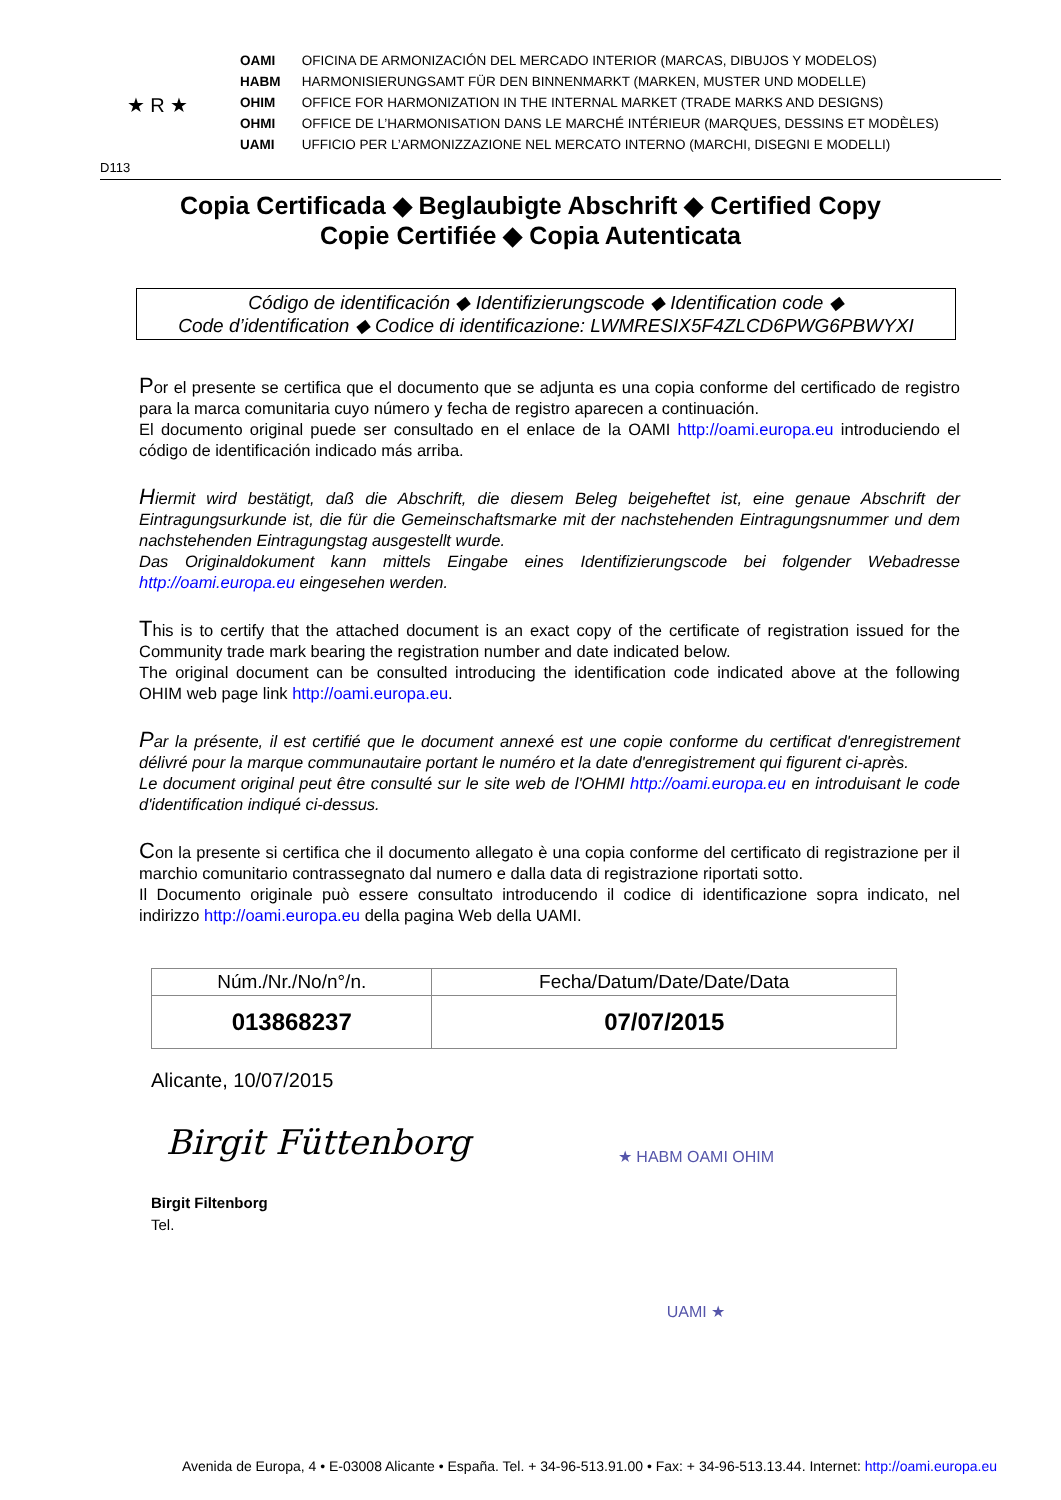★ R ★
D113
OAMI OFICINA DE ARMONIZACIÓN DEL MERCADO INTERIOR (MARCAS, DIBUJOS Y MODELOS)
HABM HARMONISIERUNGSAMT FÜR DEN BINNENMARKT (MARKEN, MUSTER UND MODELLE)
OHIM OFFICE FOR HARMONIZATION IN THE INTERNAL MARKET (TRADE MARKS AND DESIGNS)
OHMI OFFICE DE L’HARMONISATION DANS LE MARCHÉ INTÉRIEUR (MARQUES, DESSINS ET MODÈLES)
UAMI UFFICIO PER L’ARMONIZZAZIONE NEL MERCATO INTERNO (MARCHI, DISEGNI E MODELLI)
Copia Certificada ◆ Beglaubigte Abschrift ◆ Certified Copy
Copie Certifiée ◆ Copia Autenticata
Código de identificación ◆ Identifizierungscode ◆ Identification code ◆
Code d’identification ◆ Codice di identificazione: LWMRESIX5F4ZLCD6PWG6PBWYXI
Por el presente se certifica que el documento que se adjunta es una copia conforme del certificado de registro para la marca comunitaria cuyo número y fecha de registro aparecen a continuación.
El documento original puede ser consultado en el enlace de la OAMI http://oami.europa.eu introduciendo el código de identificación indicado más arriba.
Hiermit wird bestätigt, daß die Abschrift, die diesem Beleg beigeheftet ist, eine genaue Abschrift der Eintragungsurkunde ist, die für die Gemeinschaftsmarke mit der nachstehenden Eintragungsnummer und dem nachstehenden Eintragungstag ausgestellt wurde.
Das Originaldokument kann mittels Eingabe eines Identifizierungscode bei folgender Webadresse http://oami.europa.eu eingesehen werden.
This is to certify that the attached document is an exact copy of the certificate of registration issued for the Community trade mark bearing the registration number and date indicated below.
The original document can be consulted introducing the identification code indicated above at the following OHIM web page link http://oami.europa.eu.
Par la présente, il est certifié que le document annexé est une copie conforme du certificat d'enregistrement délivré pour la marque communautaire portant le numéro et la date d'enregistrement qui figurent ci-après.
Le document original peut être consulté sur le site web de l'OHMI http://oami.europa.eu en introduisant le code d'identification indiqué ci-dessus.
Con la presente si certifica che il documento allegato è una copia conforme del certificato di registrazione per il marchio comunitario contrassegnato dal numero e dalla data di registrazione riportati sotto.
Il Documento originale può essere consultato introducendo il codice di identificazione sopra indicato, nel indirizzo http://oami.europa.eu della pagina Web della UAMI.
| Núm./Nr./No/n°/n. | Fecha/Datum/Date/Date/Data |
| --- | --- |
| 013868237 | 07/07/2015 |
Alicante, 10/07/2015
Birgit Füttenborg
Birgit Filtenborg
Tel.
★ HABM OAMI OHIM UAMI ★
Avenida de Europa, 4 • E-03008 Alicante • España. Tel. + 34-96-513.91.00 • Fax: + 34-96-513.13.44. Internet: http://oami.europa.eu